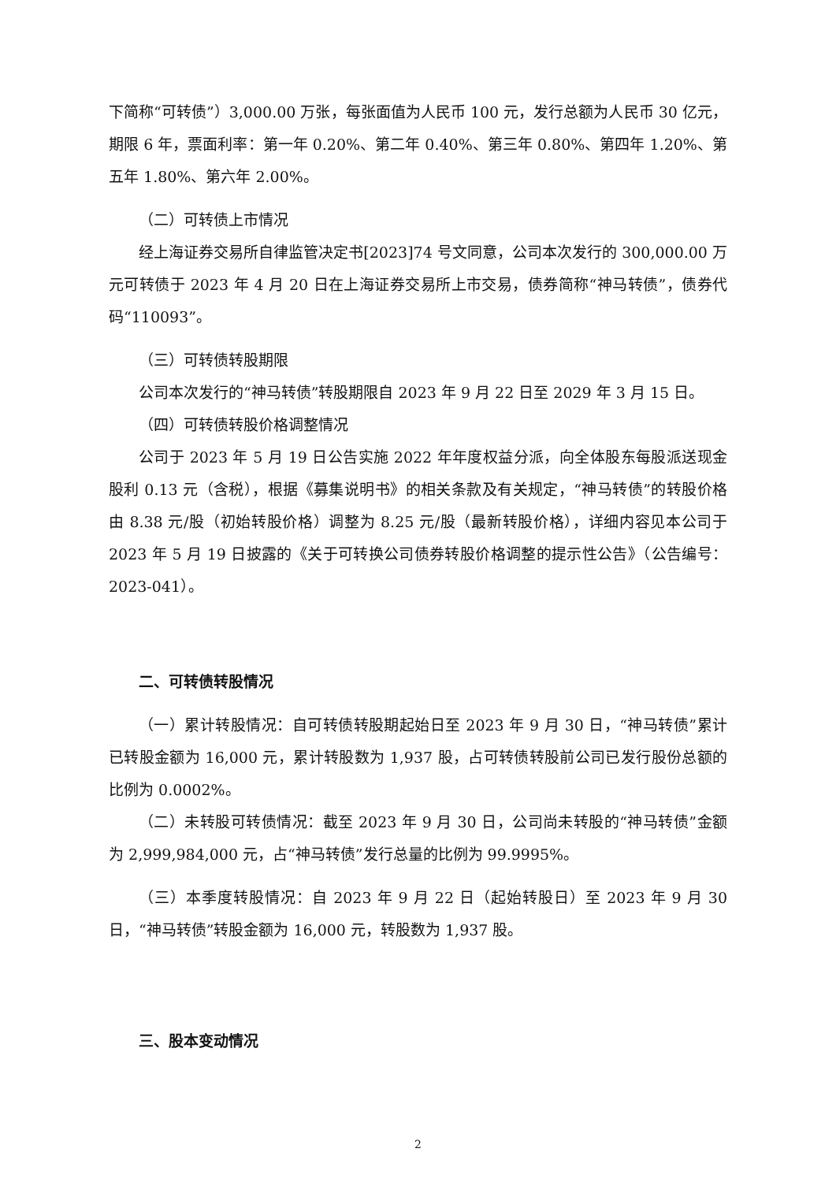下简称“可转债”）3,000.00 万张，每张面值为人民币 100 元，发行总额为人民币 30 亿元，期限 6 年，票面利率：第一年 0.20%、第二年 0.40%、第三年 0.80%、第四年 1.20%、第五年 1.80%、第六年 2.00%。
（二）可转债上市情况
经上海证券交易所自律监管决定书[2023]74 号文同意，公司本次发行的 300,000.00 万元可转债于 2023 年 4 月 20 日在上海证券交易所上市交易，债券简称“神马转债”，债券代码“110093”。
（三）可转债转股期限
公司本次发行的“神马转债”转股期限自 2023 年 9 月 22 日至 2029 年 3 月 15 日。
（四）可转债转股价格调整情况
公司于 2023 年 5 月 19 日公告实施 2022 年年度权益分派，向全体股东每股派送现金股利 0.13 元（含税），根据《募集说明书》的相关条款及有关规定，“神马转债”的转股价格由 8.38 元/股（初始转股价格）调整为 8.25 元/股（最新转股价格），详细内容见本公司于 2023 年 5 月 19 日披露的《关于可转换公司债券转股价格调整的提示性公告》（公告编号：2023-041）。
二、可转债转股情况
（一）累计转股情况：自可转债转股期起始日至 2023 年 9 月 30 日，“神马转债”累计已转股金额为 16,000 元，累计转股数为 1,937 股，占可转债转股前公司已发行股份总额的比例为 0.0002%。
（二）未转股可转债情况：截至 2023 年 9 月 30 日，公司尚未转股的“神马转债”金额为 2,999,984,000 元，占“神马转债”发行总量的比例为 99.9995%。
（三）本季度转股情况：自 2023 年 9 月 22 日（起始转股日）至 2023 年 9 月 30 日，“神马转债”转股金额为 16,000 元，转股数为 1,937 股。
三、股本变动情况
2